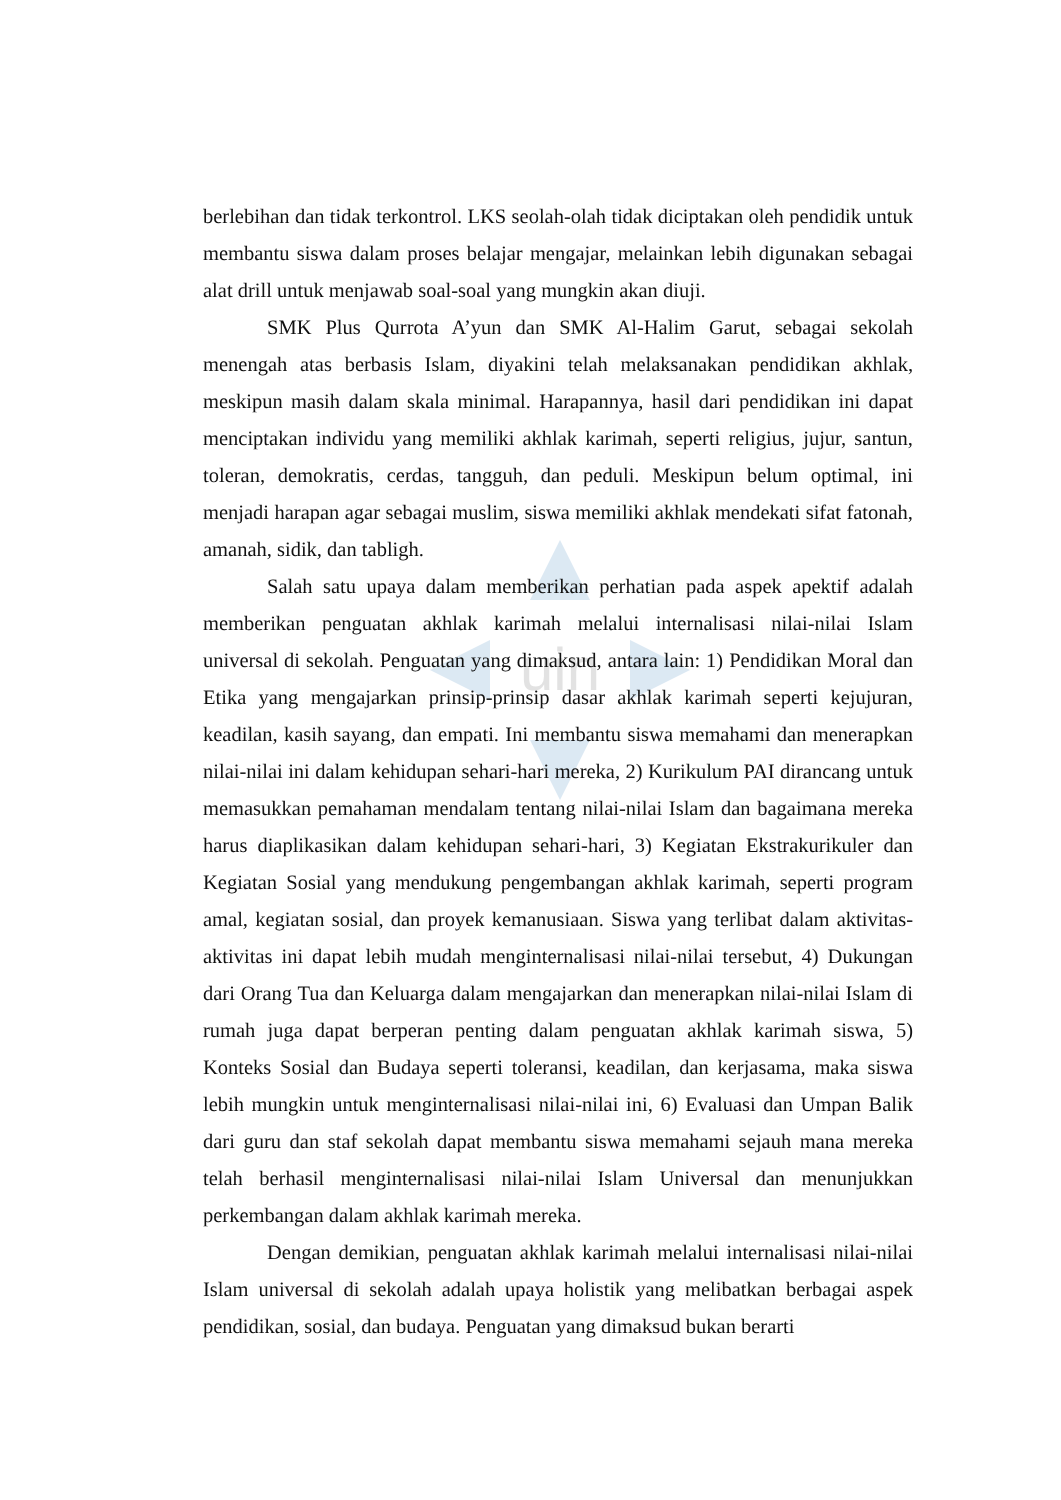uin
berlebihan dan tidak terkontrol. LKS seolah-olah tidak diciptakan oleh pendidik untuk membantu siswa dalam proses belajar mengajar, melainkan lebih digunakan sebagai alat drill untuk menjawab soal-soal yang mungkin akan diuji.
SMK Plus Qurrota A’yun dan SMK Al-Halim Garut, sebagai sekolah menengah atas berbasis Islam, diyakini telah melaksanakan pendidikan akhlak, meskipun masih dalam skala minimal. Harapannya, hasil dari pendidikan ini dapat menciptakan individu yang memiliki akhlak karimah, seperti religius, jujur, santun, toleran, demokratis, cerdas, tangguh, dan peduli. Meskipun belum optimal, ini menjadi harapan agar sebagai muslim, siswa memiliki akhlak mendekati sifat fatonah, amanah, sidik, dan tabligh.
Salah satu upaya dalam memberikan perhatian pada aspek apektif adalah memberikan penguatan akhlak karimah melalui internalisasi nilai-nilai Islam universal di sekolah. Penguatan yang dimaksud, antara lain: 1) Pendidikan Moral dan Etika yang mengajarkan prinsip-prinsip dasar akhlak karimah seperti kejujuran, keadilan, kasih sayang, dan empati. Ini membantu siswa memahami dan menerapkan nilai-nilai ini dalam kehidupan sehari-hari mereka, 2) Kurikulum PAI dirancang untuk memasukkan pemahaman mendalam tentang nilai-nilai Islam dan bagaimana mereka harus diaplikasikan dalam kehidupan sehari-hari, 3) Kegiatan Ekstrakurikuler dan Kegiatan Sosial yang mendukung pengembangan akhlak karimah, seperti program amal, kegiatan sosial, dan proyek kemanusiaan. Siswa yang terlibat dalam aktivitas-aktivitas ini dapat lebih mudah menginternalisasi nilai-nilai tersebut, 4) Dukungan dari Orang Tua dan Keluarga dalam mengajarkan dan menerapkan nilai-nilai Islam di rumah juga dapat berperan penting dalam penguatan akhlak karimah siswa, 5) Konteks Sosial dan Budaya seperti toleransi, keadilan, dan kerjasama, maka siswa lebih mungkin untuk menginternalisasi nilai-nilai ini, 6) Evaluasi dan Umpan Balik dari guru dan staf sekolah dapat membantu siswa memahami sejauh mana mereka telah berhasil menginternalisasi nilai-nilai Islam Universal dan menunjukkan perkembangan dalam akhlak karimah mereka.
Dengan demikian, penguatan akhlak karimah melalui internalisasi nilai-nilai Islam universal di sekolah adalah upaya holistik yang melibatkan berbagai aspek pendidikan, sosial, dan budaya. Penguatan yang dimaksud bukan berarti